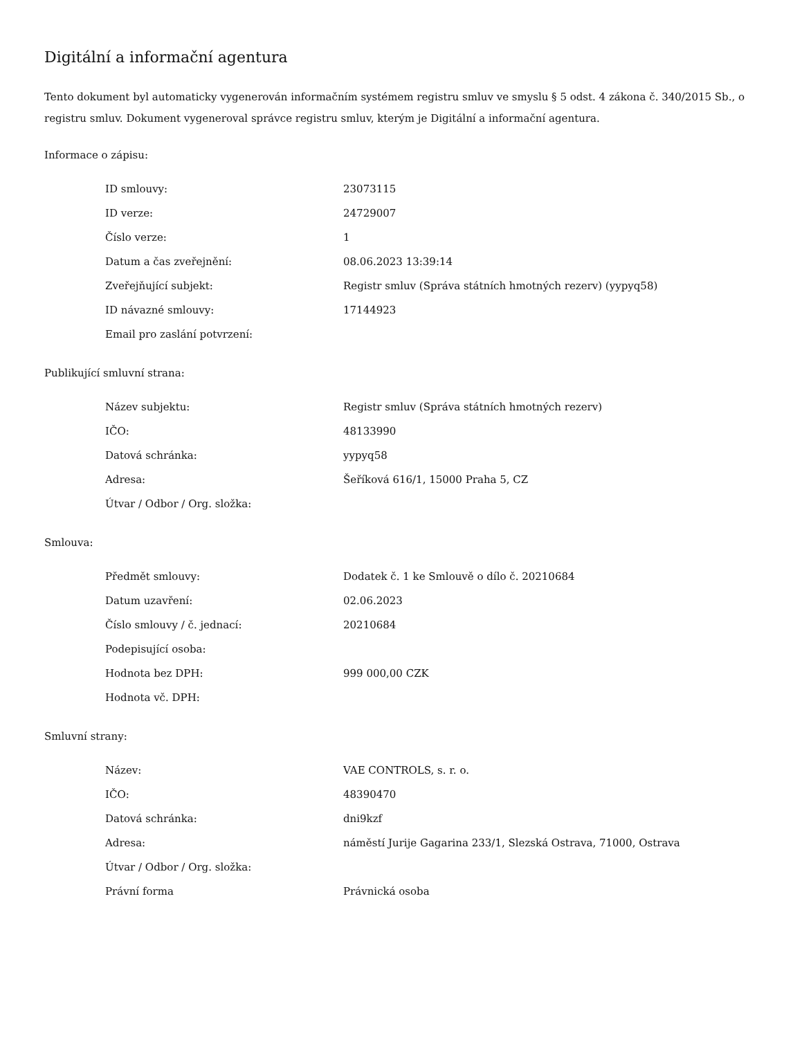Digitální a informační agentura
Tento dokument byl automaticky vygenerován informačním systémem registru smluv ve smyslu § 5 odst. 4 zákona č. 340/2015 Sb., o registru smluv. Dokument vygeneroval správce registru smluv, kterým je Digitální a informační agentura.
Informace o zápisu:
| ID smlouvy: | 23073115 |
| ID verze: | 24729007 |
| Číslo verze: | 1 |
| Datum a čas zveřejnění: | 08.06.2023 13:39:14 |
| Zveřejňující subjekt: | Registr smluv (Správa státních hmotných rezerv) (yypyq58) |
| ID návazné smlouvy: | 17144923 |
| Email pro zaslání potvrzení: | |
Publikující smluvní strana:
| Název subjektu: | Registr smluv (Správa státních hmotných rezerv) |
| IČO: | 48133990 |
| Datová schránka: | yypyq58 |
| Adresa: | Šeříková 616/1, 15000 Praha 5, CZ |
| Útvar / Odbor / Org. složka: | |
Smlouva:
| Předmět smlouvy: | Dodatek č. 1 ke Smlouvě o dílo č. 20210684 |
| Datum uzavření: | 02.06.2023 |
| Číslo smlouvy / č. jednací: | 20210684 |
| Podepisující osoba: | |
| Hodnota bez DPH: | 999 000,00 CZK |
| Hodnota vč. DPH: | |
Smluvní strany:
| Název: | VAE CONTROLS, s. r. o. |
| IČO: | 48390470 |
| Datová schránka: | dni9kzf |
| Adresa: | náměstí Jurije Gagarina 233/1, Slezská Ostrava, 71000, Ostrava |
| Útvar / Odbor / Org. složka: | |
| Právní forma | Právnická osoba |